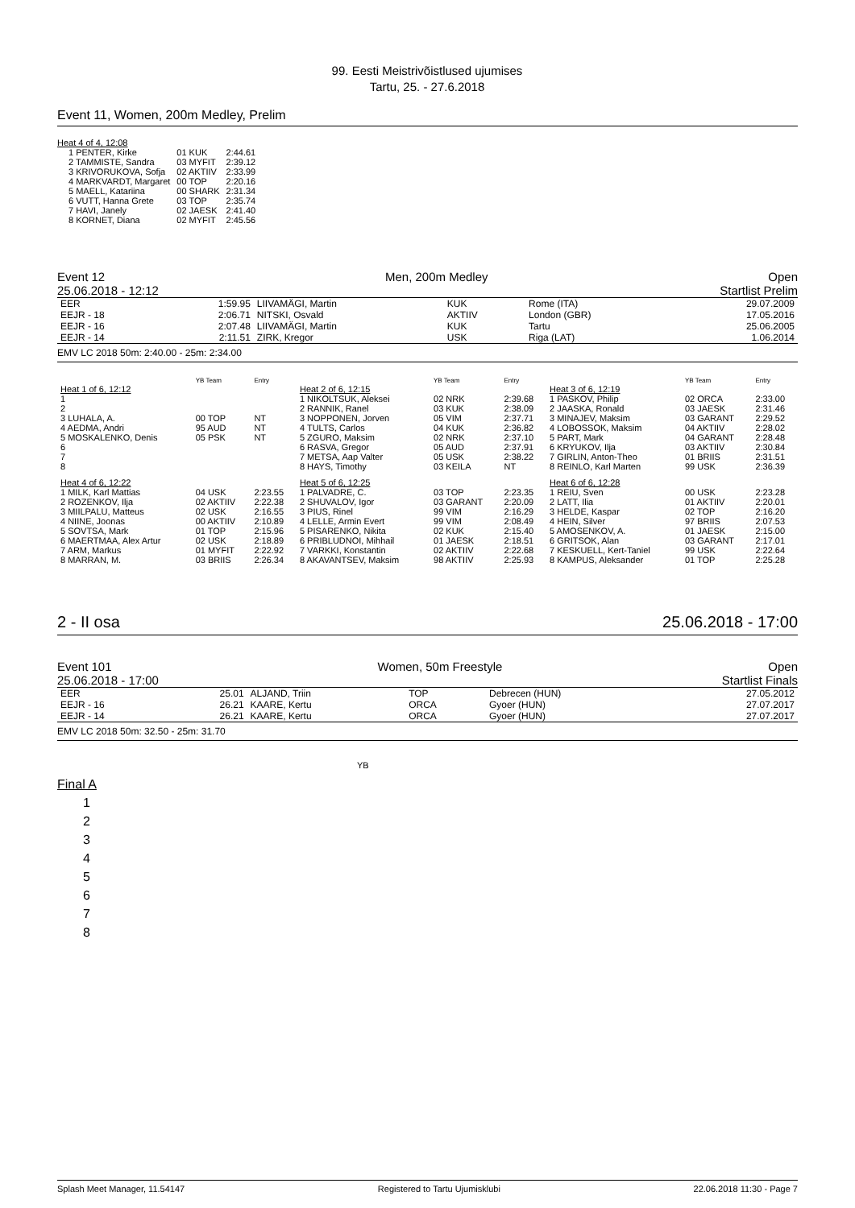99. Eesti Meistrivõistlused ujumises
Tartu, 25. - 27.6.2018
Event 11, Women, 200m Medley, Prelim
Heat 4 of 4, 12:08
| 1 PENTER, Kirke | 01 KUK | 2:44.61 |
| 2 TAMMISTE, Sandra | 03 MYFIT | 2:39.12 |
| 3 KRIVORUKOVA, Sofja | 02 AKTIIV | 2:33.99 |
| 4 MARKVARDT, Margaret | 00 TOP | 2:20.16 |
| 5 MAELL, Katariina | 00 SHARK | 2:31.34 |
| 6 VUTT, Hanna Grete | 03 TOP | 2:35.74 |
| 7 HAVI, Janely | 02 JAESK | 2:41.40 |
| 8 KORNET, Diana | 02 MYFIT | 2:45.56 |
Event 12 Men, 200m Medley Open
25.06.2018 - 12:12 Startlist Prelim
| EER | 1:59.95 | LIIVAMÄGI, Martin | KUK | Rome (ITA) | 29.07.2009 |
| EEJR - 18 | 2:06.71 | NITSKI, Osvald | AKTIIV | London (GBR) | 17.05.2016 |
| EEJR - 16 | 2:07.48 | LIIVAMÄGI, Martin | KUK | Tartu | 25.06.2005 |
| EEJR - 14 | 2:11.51 | ZIRK, Kregor | USK | Riga (LAT) | 1.06.2014 |
EMV LC 2018 50m: 2:40.00 - 25m: 2:34.00
| | YB Team | Entry | | YB Team | Entry | | YB Team | Entry |
| Heat 1 of 6, 12:12 | | | Heat 2 of 6, 12:15 | | | Heat 3 of 6, 12:19 | | |
| 1 | | | 1 NIKOLTSUK, Aleksei | 02 NRK | 2:39.68 | 1 PASKOV, Philip | 02 ORCA | 2:33.00 |
| 2 | | | 2 RANNIK, Ranel | 03 KUK | 2:38.09 | 2 JAASKA, Ronald | 03 JAESK | 2:31.46 |
| 3 LUHALA, A. | 00 TOP | NT | 3 NOPPONEN, Jorven | 05 VIM | 2:37.71 | 3 MINAJEV, Maksim | 03 GARANT | 2:29.52 |
| 4 AEDMA, Andri | 95 AUD | NT | 4 TULTS, Carlos | 04 KUK | 2:36.82 | 4 LOBOSSOK, Maksim | 04 AKTIIV | 2:28.02 |
| 5 MOSKALENKO, Denis | 05 PSK | NT | 5 ZGURO, Maksim | 02 NRK | 2:37.10 | 5 PART, Mark | 04 GARANT | 2:28.48 |
| 6 | | | 6 RASVA, Gregor | 05 AUD | 2:37.91 | 6 KRYUKOV, Ilja | 03 AKTIIV | 2:30.84 |
| 7 | | | 7 METSA, Aap Valter | 05 USK | 2:38.22 | 7 GIRLIN, Anton-Theo | 01 BRIIS | 2:31.51 |
| 8 | | | 8 HAYS, Timothy | 03 KEILA | NT | 8 REINLO, Karl Marten | 99 USK | 2:36.39 |
| Heat 4 of 6, 12:22 | | | Heat 5 of 6, 12:25 | | | Heat 6 of 6, 12:28 | | |
| 1 MILK, Karl Mattias | 04 USK | 2:23.55 | 1 PALVADRE, C. | 03 TOP | 2:23.35 | 1 REIU, Sven | 00 USK | 2:23.28 |
| 2 ROZENKOV, Ilja | 02 AKTIIV | 2:22.38 | 2 SHUVALOV, Igor | 03 GARANT | 2:20.09 | 2 LATT, Ilia | 01 AKTIIV | 2:20.01 |
| 3 MIILPALU, Matteus | 02 USK | 2:16.55 | 3 PIUS, Rinel | 99 VIM | 2:16.29 | 3 HELDE, Kaspar | 02 TOP | 2:16.20 |
| 4 NIINE, Joonas | 00 AKTIIV | 2:10.89 | 4 LELLE, Armin Evert | 99 VIM | 2:08.49 | 4 HEIN, Silver | 97 BRIIS | 2:07.53 |
| 5 SOVTSA, Mark | 01 TOP | 2:15.96 | 5 PISARENKO, Nikita | 02 KUK | 2:15.40 | 5 AMOSENKOV, A. | 01 JAESK | 2:15.00 |
| 6 MAERTMAA, Alex Artur | 02 USK | 2:18.89 | 6 PRIBLUDNOI, Mihhail | 01 JAESK | 2:18.51 | 6 GRITSOK, Alan | 03 GARANT | 2:17.01 |
| 7 ARM, Markus | 01 MYFIT | 2:22.92 | 7 VARKKI, Konstantin | 02 AKTIIV | 2:22.68 | 7 KESKUELL, Kert-Taniel | 99 USK | 2:22.64 |
| 8 MARRAN, M. | 03 BRIIS | 2:26.34 | 8 AKAVANTSEV, Maksim | 98 AKTIIV | 2:25.93 | 8 KAMPUS, Aleksander | 01 TOP | 2:25.28 |
2 - II osa 25.06.2018 - 17:00
Event 101 Women, 50m Freestyle Open
25.06.2018 - 17:00 Startlist Finals
| EER | 25.01 | ALJAND, Triin | TOP | Debrecen (HUN) | 27.05.2012 |
| EEJR - 16 | 26.21 | KAARE, Kertu | ORCA | Gyoer (HUN) | 27.07.2017 |
| EEJR - 14 | 26.21 | KAARE, Kertu | ORCA | Gyoer (HUN) | 27.07.2017 |
EMV LC 2018 50m: 32.50 - 25m: 31.70
YB
Final A
1
2
3
4
5
6
7
8
Splash Meet Manager, 11.54147 Registered to Tartu Ujumisklubi 22.06.2018 11:30 - Page 7